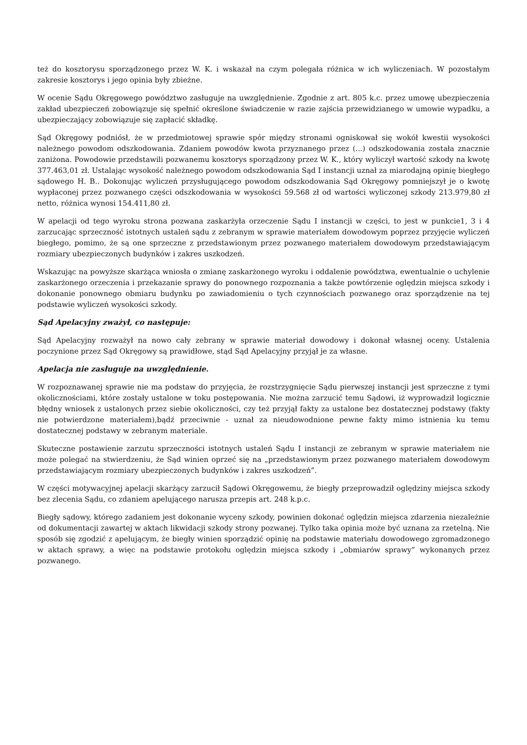też do kosztorysu sporządzonego przez W. K. i wskazał na czym polegała różnica w ich wyliczeniach. W pozostałym zakresie kosztorys i jego opinia były zbieżne.
W ocenie Sądu Okręgowego powództwo zasługuje na uwzględnienie. Zgodnie z art. 805 k.c. przez umowę ubezpieczenia zakład ubezpieczeń zobowiązuje się spełnić określone świadczenie w razie zajścia przewidzianego w umowie wypadku, a ubezpieczający zobowiązuje się zapłacić składkę.
Sąd Okręgowy podniósł, że w przedmiotowej sprawie spór między stronami ogniskował się wokół kwestii wysokości należnego powodom odszkodowania. Zdaniem powodów kwota przyznanego przez (...) odszkodowania została znacznie zaniżona. Powodowie przedstawili pozwanemu kosztorys sporządzony przez W. K., który wyliczył wartość szkody na kwotę 377.463,01 zł. Ustalając wysokość należnego powodom odszkodowania Sąd I instancji uznał za miarodajną opinię biegłego sądowego H. B.. Dokonując wyliczeń przysługującego powodom odszkodowania Sąd Okręgowy pomniejszył je o kwotę wypłaconej przez pozwanego części odszkodowania w wysokości 59.568 zł od wartości wyliczonej szkody 213.979,80 zł netto, różnica wynosi 154.411,80 zł.
W apelacji od tego wyroku strona pozwana zaskarżyła orzeczenie Sądu I instancji w części, to jest w punkcie1, 3 i 4 zarzucając sprzeczność istotnych ustaleń sądu z zebranym w sprawie materiałem dowodowym poprzez przyjęcie wyliczeń biegłego, pomimo, że są one sprzeczne z przedstawionym przez pozwanego materiałem dowodowym przedstawiającym rozmiary ubezpieczonych budynków i zakres uszkodzeń.
Wskazując na powyższe skarżąca wniosła o zmianę zaskarżonego wyroku i oddalenie powództwa, ewentualnie o uchylenie zaskarżonego orzeczenia i przekazanie sprawy do ponownego rozpoznania a także powtórzenie oględzin miejsca szkody i dokonanie ponownego obmiaru budynku po zawiadomieniu o tych czynnościach pozwanego oraz sporządzenie na tej podstawie wyliczeń wysokości szkody.
Sąd Apelacyjny zważył, co następuje:
Sąd Apelacyjny rozważył na nowo cały zebrany w sprawie materiał dowodowy i dokonał własnej oceny. Ustalenia poczynione przez Sąd Okręgowy są prawidłowe, stąd Sąd Apelacyjny przyjął je za własne.
Apelacja nie zasługuje na uwzględnienie.
W rozpoznawanej sprawie nie ma podstaw do przyjęcia, że rozstrzygnięcie Sądu pierwszej instancji jest sprzeczne z tymi okolicznościami, które zostały ustalone w toku postępowania. Nie można zarzucić temu Sądowi, iż wyprowadził logicznie błędny wniosek z ustalonych przez siebie okoliczności, czy też przyjął fakty za ustalone bez dostatecznej podstawy (fakty nie potwierdzone materiałem),bądź przeciwnie - uznał za nieudowodnione pewne fakty mimo istnienia ku temu dostatecznej podstawy w zebranym materiale.
Skuteczne postawienie zarzutu sprzeczności istotnych ustaleń Sądu I instancji ze zebranym w sprawie materiałem nie może polegać na stwierdzeniu, że Sąd winien oprzeć się na „przedstawionym przez pozwanego materiałem dowodowym przedstawiającym rozmiary ubezpieczonych budynków i zakres uszkodzeń”.
W części motywacyjnej apelacji skarżący zarzucił Sądowi Okręgowemu, że biegły przeprowadził oględziny miejsca szkody bez zlecenia Sądu, co zdaniem apelującego narusza przepis art. 248 k.p.c.
Biegły sądowy, którego zadaniem jest dokonanie wyceny szkody, powinien dokonać oględzin miejsca zdarzenia niezależnie od dokumentacji zawartej w aktach likwidacji szkody strony pozwanej. Tylko taka opinia może być uznana za rzetelną. Nie sposób się zgodzić z apelującym, że biegły winien sporządzić opinię na podstawie materiału dowodowego zgromadzonego w aktach sprawy, a więc na podstawie protokołu oględzin miejsca szkody i „obmiarów sprawy” wykonanych przez pozwanego.